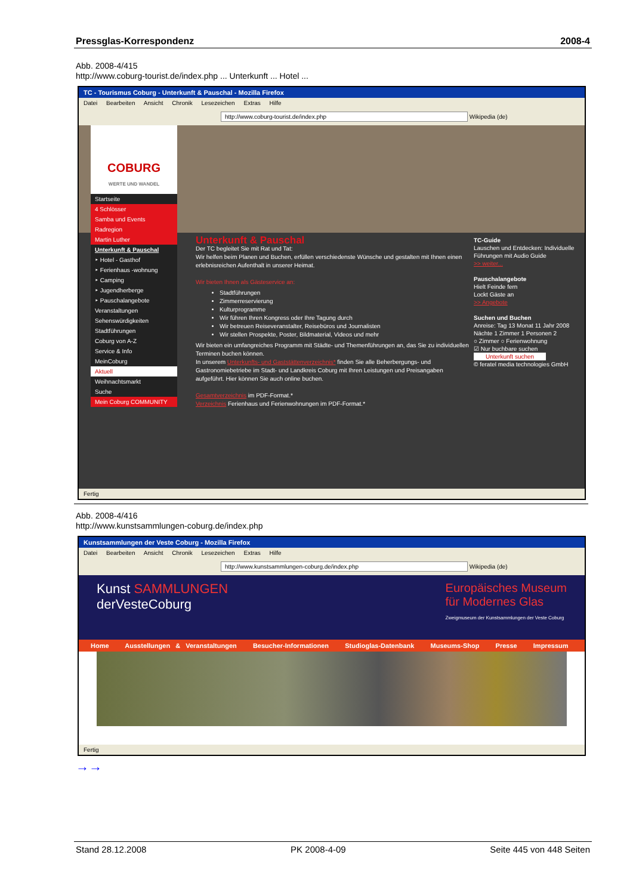Pressglas-Korrespondenz 2008-4
Abb. 2008-4/415
http://www.coburg-tourist.de/index.php ... Unterkunft ... Hotel ...
TC - Tourismus Coburg - Unterkunft & Pauschal - Mozilla Firefox
Datei Bearbeiten Ansicht Chronik Lesezeichen Extras Hilfe
http://www.coburg-tourist.de/index.php Wikipedia (de)
COBURG
WERTE UND WANDEL
Startseite
4 Schlösser
Samba und Events
Radregion
Martin Luther
Unterkunft & Pauschal
‣ Hotel - Gasthof
‣ Ferienhaus -wohnung
‣ Camping
‣ Jugendherberge
‣ Pauschalangebote
Veranstaltungen
Sehenswürdigkeiten
Stadtführungen
Coburg von A-Z
Service & Info
MeinCoburg
Aktuell
Weihnachtsmarkt
Suche
Mein Coburg COMMUNITY
TC-Guide
Lauschen und Entdecken: Individuelle Führungen mit Audio Guide
>> weiter...
Pauschalangebote
Hielt Feinde fern
Lockt Gäste an
>> Angebote
Suchen und Buchen
Anreise: Tag 13 Monat 11 Jahr 2008
Nächte 1 Zimmer 1 Personen 2
○ Zimmer ○ Ferienwohnung
☑ Nur buchbare suchen
Unterkunft suchen
© feratel media technologies GmbH
Unterkunft & Pauschal
Der TC begleitet Sie mit Rat und Tat:
Wir helfen beim Planen und Buchen, erfüllen verschiedenste Wünsche und gestalten mit Ihnen einen erlebnisreichen Aufenthalt in unserer Heimat.
Wir bieten Ihnen als Gästeservice an:
Stadtführungen
Zimmerreservierung
Kulturprogramme
Wir führen Ihren Kongress oder Ihre Tagung durch
Wir betreuen Reiseveranstalter, Reisebüros und Journalisten
Wir stellen Prospekte, Poster, Bildmaterial, Videos und mehr
Wir bieten ein umfangreiches Programm mit Städte- und Themenführungen an, das Sie zu individuellen Terminen buchen können.
In unserem Unterkunfts- und Gaststättenverzeichnis* finden Sie alle Beherbergungs- und Gastronomiebetriebe im Stadt- und Landkreis Coburg mit Ihren Leistungen und Preisangaben aufgeführt. Hier können Sie auch online buchen.
Gesamtverzeichnis im PDF-Format.*
Verzeichnis Ferienhaus und Ferienwohnungen im PDF-Format.*
Fertig
Abb. 2008-4/416
http://www.kunstsammlungen-coburg.de/index.php
Kunstsammlungen der Veste Coburg - Mozilla Firefox
Datei Bearbeiten Ansicht Chronik Lesezeichen Extras Hilfe
http://www.kunstsammlungen-coburg.de/index.php Wikipedia (de)
Kunst SAMMLUNGEN
derVesteCoburg
Europäisches Museum
für Modernes Glas
Zweigmuseum der Kunstsammlungen der Veste Coburg
Home Ausstellungen & Veranstaltungen Besucher-Informationen Studioglas-Datenbank Museums-Shop Presse Impressum
Fertig
→→
Stand 28.12.2008 PK 2008-4-09 Seite 445 von 448 Seiten